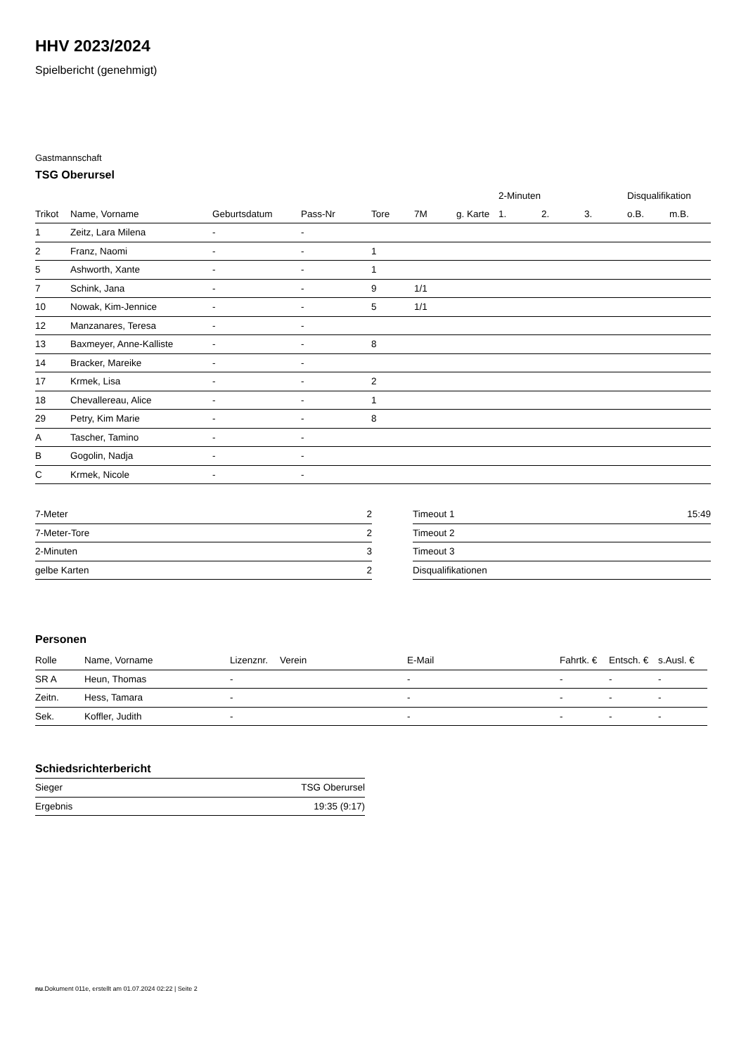HHV 2023/2024
Spielbericht (genehmigt)
Gastmannschaft
TSG Oberursel
| | | | | | | | 2-Minuten | | | Disqualifikation | |
| --- | --- | --- | --- | --- | --- | --- | --- | --- | --- | --- | --- |
| Trikot | Name, Vorname | Geburtsdatum | Pass-Nr | Tore | 7M | g. Karte | 1. | 2. | 3. | o.B. | m.B. |
| 1 | Zeitz, Lara Milena | - | - | | | | | | | | |
| 2 | Franz, Naomi | - | - | 1 | | | | | | | |
| 5 | Ashworth, Xante | - | - | 1 | | | | | | | |
| 7 | Schink, Jana | - | - | 9 | 1/1 | | | | | | |
| 10 | Nowak, Kim-Jennice | - | - | 5 | 1/1 | | | | | | |
| 12 | Manzanares, Teresa | - | - | | | | | | | | |
| 13 | Baxmeyer, Anne-Kalliste | - | - | 8 | | | | | | | |
| 14 | Bracker, Mareike | - | - | | | | | | | | |
| 17 | Krmek, Lisa | - | - | 2 | | | | | | | |
| 18 | Chevallereau, Alice | - | - | 1 | | | | | | | |
| 29 | Petry, Kim Marie | - | - | 8 | | | | | | | |
| A | Tascher, Tamino | - | - | | | | | | | | |
| B | Gogolin, Nadja | - | - | | | | | | | | |
| C | Krmek, Nicole | - | - | | | | | | | | |
| 7-Meter | 2 |
| 7-Meter-Tore | 2 |
| 2-Minuten | 3 |
| gelbe Karten | 2 |
| Timeout 1 | 15:49 |
| Timeout 2 | |
| Timeout 3 | |
| Disqualifikationen | |
Personen
| Rolle | Name, Vorname | Lizenznr. | Verein | E-Mail | Fahrtk. € | Entsch. € | s.Ausl. € |
| --- | --- | --- | --- | --- | --- | --- | --- |
| SR A | Heun, Thomas | - | | - | - | - | - |
| Zeitn. | Hess, Tamara | - | | - | - | - | - |
| Sek. | Koffler, Judith | - | | - | - | - | - |
Schiedsrichterbericht
| Sieger | TSG Oberursel |
| Ergebnis | 19:35 (9:17) |
nu.Dokument 011e, erstellt am 01.07.2024 02:22 | Seite 2